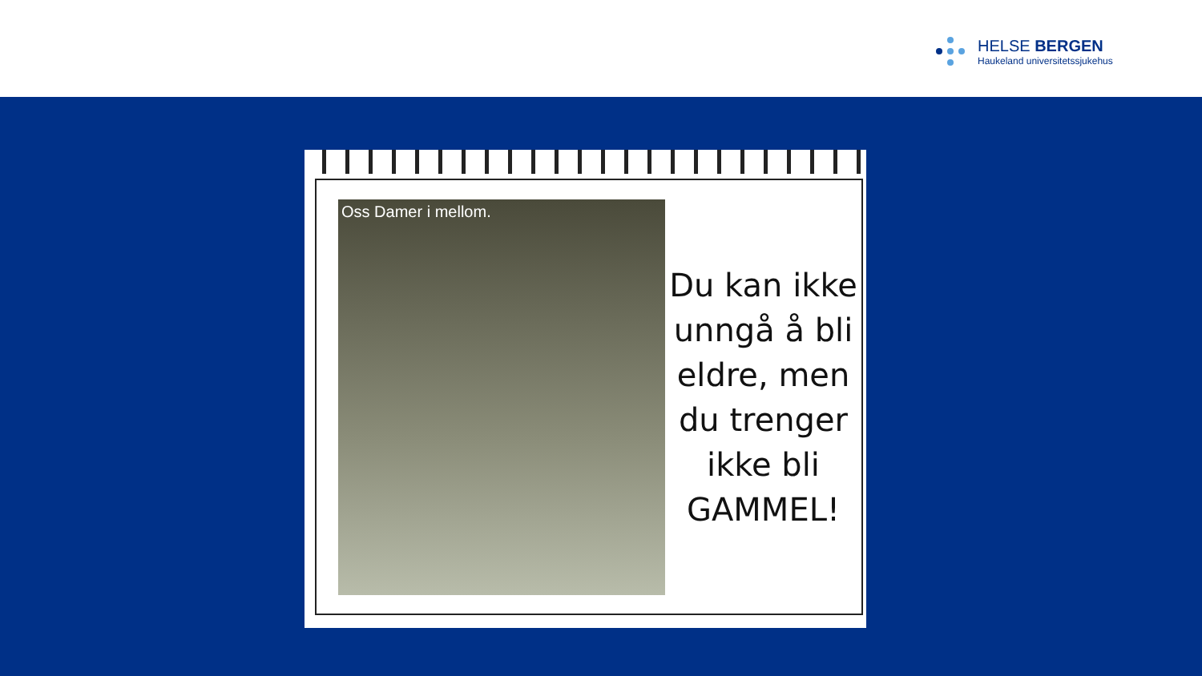HELSE BERGEN
Haukeland universitetssjukehus
Oss Damer i mellom.
Du kan ikke
unngå å bli
eldre, men
du trenger
ikke bli
GAMMEL!